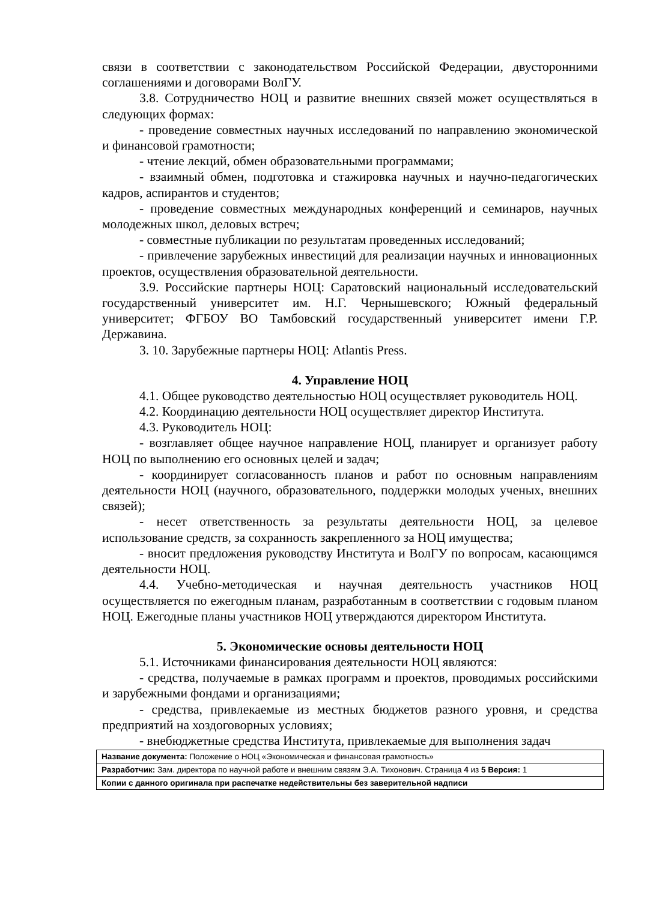связи в соответствии с законодательством Российской Федерации, двусторонними соглашениями и договорами ВолГУ.
3.8. Сотрудничество НОЦ и развитие внешних связей может осуществляться в следующих формах:
- проведение совместных научных исследований по направлению экономической и финансовой грамотности;
- чтение лекций, обмен образовательными программами;
- взаимный обмен, подготовка и стажировка научных и научно-педагогических кадров, аспирантов и студентов;
- проведение совместных международных конференций и семинаров, научных молодежных школ, деловых встреч;
- совместные публикации по результатам проведенных исследований;
- привлечение зарубежных инвестиций для реализации научных и инновационных проектов, осуществления образовательной деятельности.
3.9. Российские партнеры НОЦ: Саратовский национальный исследовательский государственный университет им. Н.Г. Чернышевского; Южный федеральный университет; ФГБОУ ВО Тамбовский государственный университет имени Г.Р. Державина.
3. 10. Зарубежные партнеры НОЦ: Atlantis Press.
4. Управление НОЦ
4.1. Общее руководство деятельностью НОЦ осуществляет руководитель НОЦ.
4.2. Координацию деятельности НОЦ осуществляет директор Института.
4.3. Руководитель НОЦ:
- возглавляет общее научное направление НОЦ, планирует и организует работу НОЦ по выполнению его основных целей и задач;
- координирует согласованность планов и работ по основным направлениям деятельности НОЦ (научного, образовательного, поддержки молодых ученых, внешних связей);
- несет ответственность за результаты деятельности НОЦ, за целевое использование средств, за сохранность закрепленного за НОЦ имущества;
- вносит предложения руководству Института и ВолГУ по вопросам, касающимся деятельности НОЦ.
4.4. Учебно-методическая и научная деятельность участников НОЦ осуществляется по ежегодным планам, разработанным в соответствии с годовым планом НОЦ. Ежегодные планы участников НОЦ утверждаются директором Института.
5. Экономические основы деятельности НОЦ
5.1. Источниками финансирования деятельности НОЦ являются:
- средства, получаемые в рамках программ и проектов, проводимых российскими и зарубежными фондами и организациями;
- средства, привлекаемые из местных бюджетов разного уровня, и средства предприятий на хоздоговорных условиях;
- внебюджетные средства Института, привлекаемые для выполнения задач
| Название документа: Положение о НОЦ «Экономическая и финансовая грамотность» |
| Разработчик: Зам. директора по научной работе и внешним связям Э.А. Тихонович. Страница 4 из 5 Версия: 1 |
| Копии с данного оригинала при распечатке недействительны без заверительной надписи |